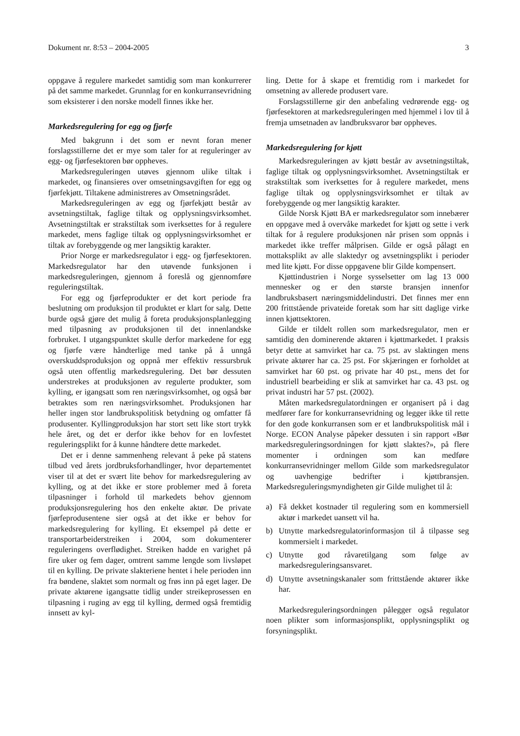Dokument nr. 8:53 – 2004-2005 3
oppgave å regulere markedet samtidig som man konkurrerer på det samme markedet. Grunnlag for en konkurransevridning som eksisterer i den norske modell finnes ikke her.
Markedsregulering for egg og fjørfe
Med bakgrunn i det som er nevnt foran mener forslagsstillerne det er mye som taler for at reguleringer av egg- og fjørfesektoren bør oppheves.
Markedsreguleringen utøves gjennom ulike tiltak i markedet, og finansieres over omsetningsavgiften for egg og fjørfekjøtt. Tiltakene administreres av Omsetningsrådet.
Markedsreguleringen av egg og fjørfekjøtt består av avsetningstiltak, faglige tiltak og opplysningsvirksomhet. Avsetningstiltak er strakstiltak som iverksettes for å regulere markedet, mens faglige tiltak og opplysningsvirksomhet er tiltak av forebyggende og mer langsiktig karakter.
Prior Norge er markedsregulator i egg- og fjørfesektoren. Markedsregulator har den utøvende funksjonen i markedsreguleringen, gjennom å foreslå og gjennomføre reguleringstiltak.
For egg og fjørfeprodukter er det kort periode fra beslutning om produksjon til produktet er klart for salg. Dette burde også gjøre det mulig å foreta produksjonsplanlegging med tilpasning av produksjonen til det innenlandske forbruket. I utgangspunktet skulle derfor markedene for egg og fjørfe være håndterlige med tanke på å unngå overskuddsproduksjon og oppnå mer effektiv ressursbruk også uten offentlig markedsregulering. Det bør dessuten understrekes at produksjonen av regulerte produkter, som kylling, er igangsatt som ren næringsvirksomhet, og også bør betraktes som ren næringsvirksomhet. Produksjonen har heller ingen stor landbrukspolitisk betydning og omfatter få produsenter. Kyllingproduksjon har stort sett like stort trykk hele året, og det er derfor ikke behov for en lovfestet reguleringsplikt for å kunne håndtere dette markedet.
Det er i denne sammenheng relevant å peke på statens tilbud ved årets jordbruksforhandlinger, hvor departementet viser til at det er svært lite behov for markedsregulering av kylling, og at det ikke er store problemer med å foreta tilpasninger i forhold til markedets behov gjennom produksjonsregulering hos den enkelte aktør. De private fjørfeprodusentene sier også at det ikke er behov for markedsregulering for kylling. Et eksempel på dette er transportarbeiderstreiken i 2004, som dokumenterer reguleringens overflødighet. Streiken hadde en varighet på fire uker og fem dager, omtrent samme lengde som livsløpet til en kylling. De private slakteriene hentet i hele perioden inn fra bøndene, slaktet som normalt og frøs inn på eget lager. De private aktørene igangsatte tidlig under streikeprosessen en tilpasning i ruging av egg til kylling, dermed også fremtidig innsett av kyl-
ling. Dette for å skape et fremtidig rom i markedet for omsetning av allerede produsert vare.
Forslagsstillerne gir den anbefaling vedrørende egg- og fjørfesektoren at markedsreguleringen med hjemmel i lov til å fremja umsetnaden av landbruksvaror bør oppheves.
Markedsregulering for kjøtt
Markedsreguleringen av kjøtt består av avsetningstiltak, faglige tiltak og opplysningsvirksomhet. Avsetningstiltak er strakstiltak som iverksettes for å regulere markedet, mens faglige tiltak og opplysningsvirksomhet er tiltak av forebyggende og mer langsiktig karakter.
Gilde Norsk Kjøtt BA er markedsregulator som innebærer en oppgave med å overvåke markedet for kjøtt og sette i verk tiltak for å regulere produksjonen når prisen som oppnås i markedet ikke treffer målprisen. Gilde er også pålagt en mottaksplikt av alle slaktedyr og avsetningsplikt i perioder med lite kjøtt. For disse oppgavene blir Gilde kompensert.
Kjøttindustrien i Norge sysselsetter om lag 13 000 mennesker og er den største bransjen innenfor landbruksbasert næringsmiddelindustri. Det finnes mer enn 200 frittstående privateide foretak som har sitt daglige virke innen kjøttsektoren.
Gilde er tildelt rollen som markedsregulator, men er samtidig den dominerende aktøren i kjøttmarkedet. I praksis betyr dette at samvirket har ca. 75 pst. av slaktingen mens private aktører har ca. 25 pst. For skjæringen er forholdet at samvirket har 60 pst. og private har 40 pst., mens det for industriell bearbeiding er slik at samvirket har ca. 43 pst. og privat industri har 57 pst. (2002).
Måten markedsregulatordningen er organisert på i dag medfører fare for konkurransevridning og legger ikke til rette for den gode konkurransen som er et landbrukspolitisk mål i Norge. ECON Analyse påpeker dessuten i sin rapport «Bør markedsreguleringsordningen for kjøtt slaktes?», på flere momenter i ordningen som kan medføre konkurransevridninger mellom Gilde som markedsregulator og uavhengige bedrifter i kjøttbransjen. Markedsreguleringsmyndigheten gir Gilde mulighet til å:
a) Få dekket kostnader til regulering som en kommersiell aktør i markedet uansett vil ha.
b) Utnytte markedsregulatorinformasjon til å tilpasse seg kommersielt i markedet.
c) Utnytte god råvaretilgang som følge av markedsreguleringsansvaret.
d) Utnytte avsetningskanaler som frittstående aktører ikke har.
Markedsreguleringsordningen pålegger også regulator noen plikter som informasjonsplikt, opplysningsplikt og forsyningsplikt.